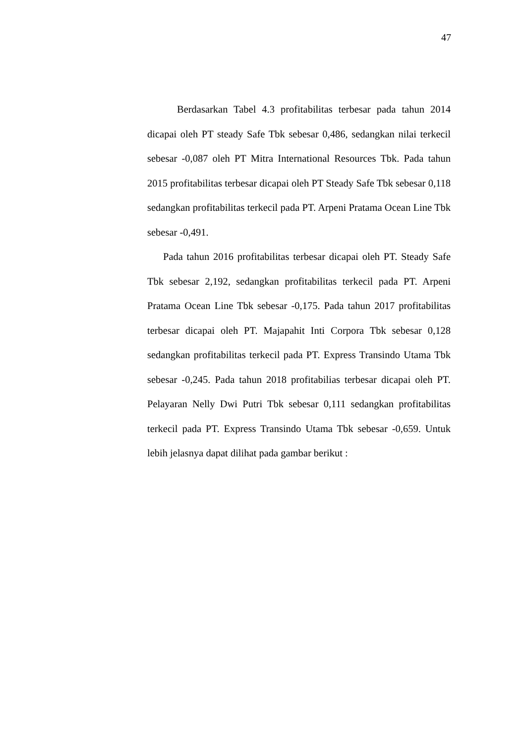47
Berdasarkan Tabel 4.3 profitabilitas terbesar pada tahun 2014 dicapai oleh PT steady Safe Tbk sebesar 0,486, sedangkan nilai terkecil sebesar -0,087 oleh PT Mitra International Resources Tbk. Pada tahun 2015 profitabilitas terbesar dicapai oleh PT Steady Safe Tbk sebesar 0,118 sedangkan profitabilitas terkecil pada PT. Arpeni Pratama Ocean Line Tbk sebesar -0,491.
Pada tahun 2016 profitabilitas terbesar dicapai oleh PT. Steady Safe Tbk sebesar 2,192, sedangkan profitabilitas terkecil pada PT. Arpeni Pratama Ocean Line Tbk sebesar -0,175. Pada tahun 2017 profitabilitas terbesar dicapai oleh PT. Majapahit Inti Corpora Tbk sebesar 0,128 sedangkan profitabilitas terkecil pada PT. Express Transindo Utama Tbk sebesar -0,245. Pada tahun 2018 profitabilias terbesar dicapai oleh PT. Pelayaran Nelly Dwi Putri Tbk sebesar 0,111 sedangkan profitabilitas terkecil pada PT. Express Transindo Utama Tbk sebesar -0,659. Untuk lebih jelasnya dapat dilihat pada gambar berikut :